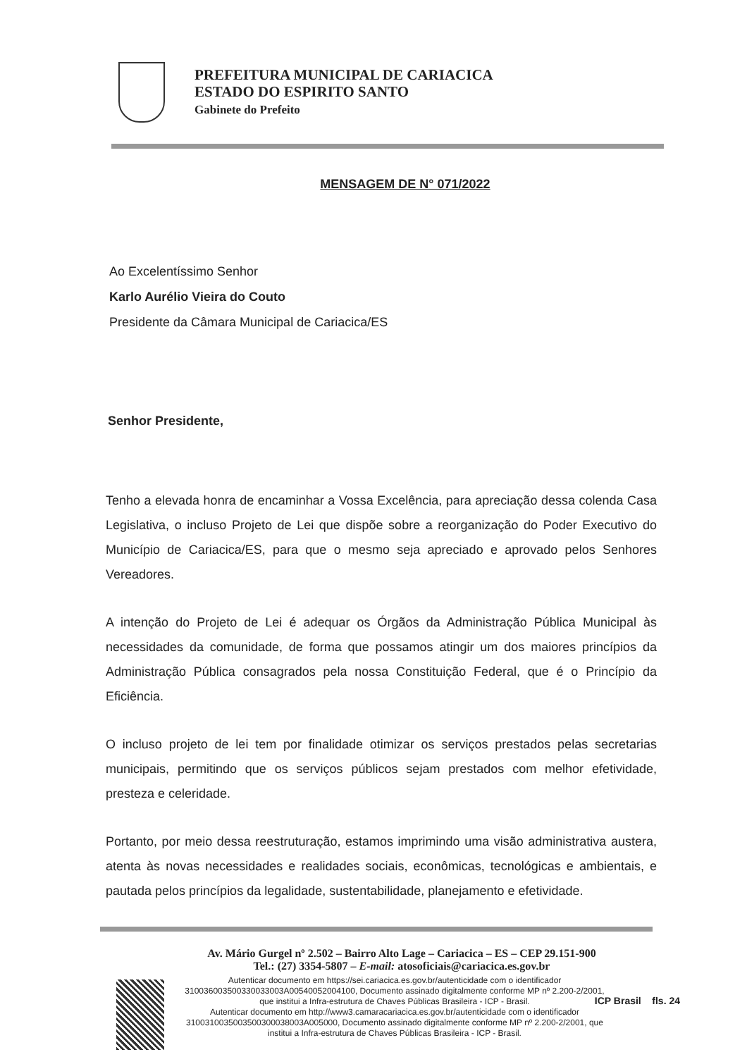PREFEITURA MUNICIPAL DE CARIACICA
ESTADO DO ESPIRITO SANTO
Gabinete do Prefeito
MENSAGEM DE N° 071/2022
Ao Excelentíssimo Senhor
Karlo Aurélio Vieira do Couto
Presidente da Câmara Municipal de Cariacica/ES
Senhor Presidente,
Tenho a elevada honra de encaminhar a Vossa Excelência, para apreciação dessa colenda Casa Legislativa, o incluso Projeto de Lei que dispõe sobre a reorganização do Poder Executivo do Município de Cariacica/ES, para que o mesmo seja apreciado e aprovado pelos Senhores Vereadores.
A intenção do Projeto de Lei é adequar os Órgãos da Administração Pública Municipal às necessidades da comunidade, de forma que possamos atingir um dos maiores princípios da Administração Pública consagrados pela nossa Constituição Federal, que é o Princípio da Eficiência.
O incluso projeto de lei tem por finalidade otimizar os serviços prestados pelas secretarias municipais, permitindo que os serviços públicos sejam prestados com melhor efetividade, presteza e celeridade.
Portanto, por meio dessa reestruturação, estamos imprimindo uma visão administrativa austera, atenta às novas necessidades e realidades sociais, econômicas, tecnológicas e ambientais, e pautada pelos princípios da legalidade, sustentabilidade, planejamento e efetividade.
Av. Mário Gurgel nº 2.502 – Bairro Alto Lage – Cariacica – ES – CEP 29.151-900
Tel.: (27) 3354-5807 – E-mail: atosoficiais@cariacica.es.gov.br
Autenticar documento em https://sei.cariacica.es.gov.br/autenticidade com o identificador 310036003500330033003A00540052004100, Documento assinado digitalmente conforme MP nº 2.200-2/2001, que institui a Infra-estrutura de Chaves Públicas Brasileira - ICP - Brasil.
Autenticar documento em http://www3.camaracariacica.es.gov.br/autenticidade com o identificador 3100310035003500300038003A005000, Documento assinado digitalmente conforme MP nº 2.200-2/2001, que institui a Infra-estrutura de Chaves Públicas Brasileira - ICP - Brasil.
ICP Brasil fls. 24